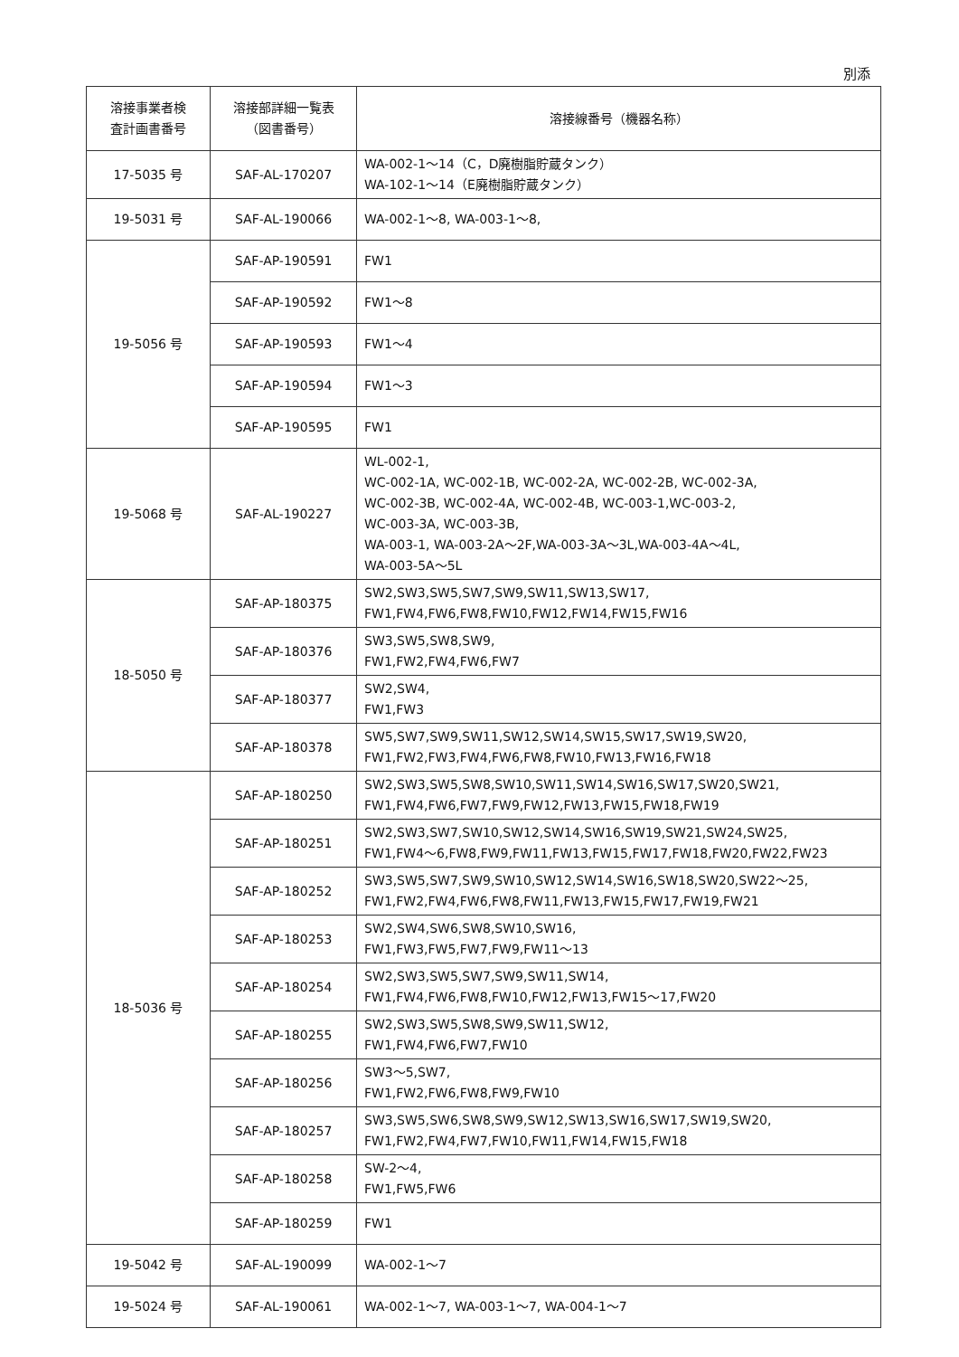別添
| 溶接事業者検 査計画書番号 | 溶接部詳細一覧表 （図書番号） | 溶接線番号（機器名称） |
| --- | --- | --- |
| 17-5035 号 | SAF-AL-170207 | WA-002-1～14（C，D廃樹脂貯蔵タンク） WA-102-1～14（E廃樹脂貯蔵タンク） |
| 19-5031 号 | SAF-AL-190066 | WA-002-1～8, WA-003-1～8, |
| 19-5056 号 | SAF-AP-190591 | FW1 |
| | SAF-AP-190592 | FW1～8 |
| | SAF-AP-190593 | FW1～4 |
| | SAF-AP-190594 | FW1～3 |
| | SAF-AP-190595 | FW1 |
| 19-5068 号 | SAF-AL-190227 | WL-002-1, WC-002-1A, WC-002-1B, WC-002-2A, WC-002-2B, WC-002-3A, WC-002-3B, WC-002-4A, WC-002-4B, WC-003-1,WC-003-2, WC-003-3A, WC-003-3B, WA-003-1, WA-003-2A～2F,WA-003-3A～3L,WA-003-4A～4L, WA-003-5A～5L |
| 18-5050 号 | SAF-AP-180375 | SW2,SW3,SW5,SW7,SW9,SW11,SW13,SW17, FW1,FW4,FW6,FW8,FW10,FW12,FW14,FW15,FW16 |
| | SAF-AP-180376 | SW3,SW5,SW8,SW9, FW1,FW2,FW4,FW6,FW7 |
| | SAF-AP-180377 | SW2,SW4, FW1,FW3 |
| | SAF-AP-180378 | SW5,SW7,SW9,SW11,SW12,SW14,SW15,SW17,SW19,SW20, FW1,FW2,FW3,FW4,FW6,FW8,FW10,FW13,FW16,FW18 |
| 18-5036 号 | SAF-AP-180250 | SW2,SW3,SW5,SW8,SW10,SW11,SW14,SW16,SW17,SW20,SW21, FW1,FW4,FW6,FW7,FW9,FW12,FW13,FW15,FW18,FW19 |
| | SAF-AP-180251 | SW2,SW3,SW7,SW10,SW12,SW14,SW16,SW19,SW21,SW24,SW25, FW1,FW4～6,FW8,FW9,FW11,FW13,FW15,FW17,FW18,FW20,FW22,FW23 |
| | SAF-AP-180252 | SW3,SW5,SW7,SW9,SW10,SW12,SW14,SW16,SW18,SW20,SW22～25, FW1,FW2,FW4,FW6,FW8,FW11,FW13,FW15,FW17,FW19,FW21 |
| | SAF-AP-180253 | SW2,SW4,SW6,SW8,SW10,SW16, FW1,FW3,FW5,FW7,FW9,FW11～13 |
| | SAF-AP-180254 | SW2,SW3,SW5,SW7,SW9,SW11,SW14, FW1,FW4,FW6,FW8,FW10,FW12,FW13,FW15～17,FW20 |
| | SAF-AP-180255 | SW2,SW3,SW5,SW8,SW9,SW11,SW12, FW1,FW4,FW6,FW7,FW10 |
| | SAF-AP-180256 | SW3～5,SW7, FW1,FW2,FW6,FW8,FW9,FW10 |
| | SAF-AP-180257 | SW3,SW5,SW6,SW8,SW9,SW12,SW13,SW16,SW17,SW19,SW20, FW1,FW2,FW4,FW7,FW10,FW11,FW14,FW15,FW18 |
| | SAF-AP-180258 | SW-2～4, FW1,FW5,FW6 |
| | SAF-AP-180259 | FW1 |
| 19-5042 号 | SAF-AL-190099 | WA-002-1～7 |
| 19-5024 号 | SAF-AL-190061 | WA-002-1～7, WA-003-1～7, WA-004-1～7 |